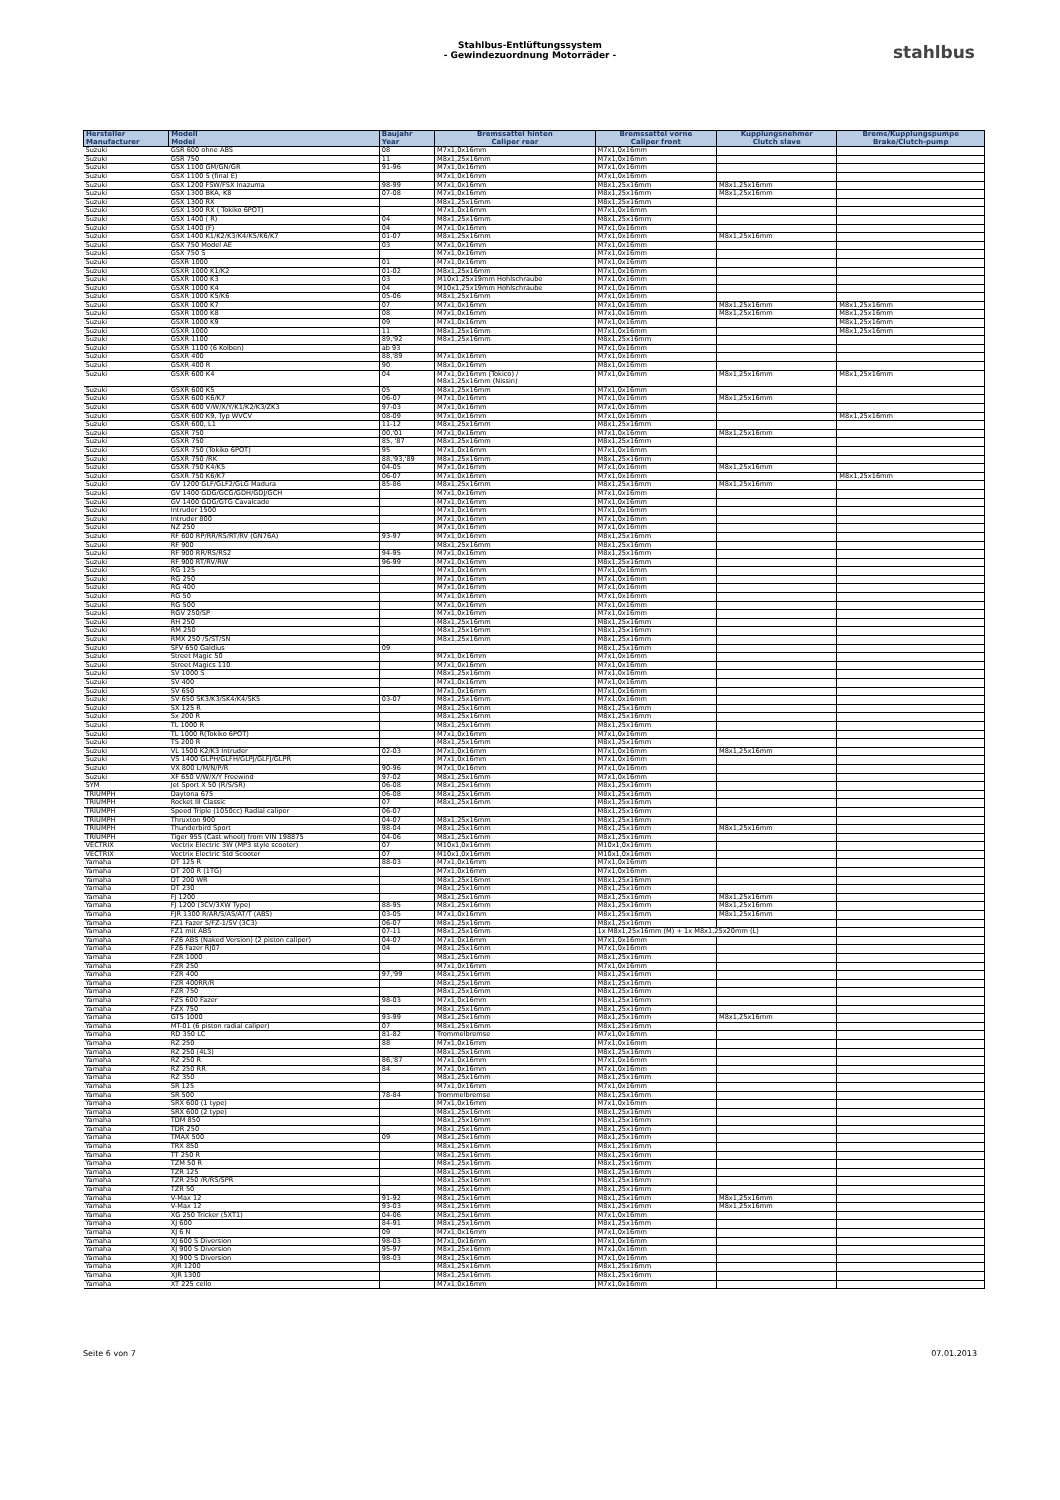Stahlbus-Entlüftungssystem
- Gewindezuordnung Motorräder -
stahlbus
| Hersteller Manufacturer | Modell Model | Baujahr Year | Bremssattel hinten Caliper rear | Bremssattel vorne Caliper front | Kupplungsnehmer Clutch slave | Brems/Kupplungspumpe Brake/Clutch-pump |
| --- | --- | --- | --- | --- | --- | --- |
| Suzuki | GSR 600 ohne ABS | 08 | M7x1,0x16mm | M7x1,0x16mm | | |
| Suzuki | GSR 750 | 11 | M8x1,25x16mm | M7x1,0x16mm | | |
| Suzuki | GSX 1100 GM/GN/GR | 91-96 | M7x1,0x16mm | M7x1,0x16mm | | |
| Suzuki | GSX 1100 S (final E) | | M7x1,0x16mm | M7x1,0x16mm | | |
| Suzuki | GSX 1200 FSW/FSX Inazuma | 98-99 | M7x1,0x16mm | M8x1,25x16mm | M8x1,25x16mm | |
| Suzuki | GSX 1300 BKA, K8 | 07-08 | M7x1,0x16mm | M8x1,25x16mm | M8x1,25x16mm | |
| Suzuki | GSX 1300 RX | | M8x1,25x16mm | M8x1,25x16mm | | |
| Suzuki | GSX 1300 RX ( Tokiko 6POT) | | M7x1,0x16mm | M7x1,0x16mm | | |
| Suzuki | GSX 1400 ( R) | 04 | M8x1,25x16mm | M8x1,25x16mm | | |
| Suzuki | GSX 1400 (F) | 04 | M7x1,0x16mm | M7x1,0x16mm | | |
| Suzuki | GSX 1400 K1/K2/K3/K4/K5/K6/K7 | 01-07 | M8x1,25x16mm | M7x1,0x16mm | M8x1,25x16mm | |
| Suzuki | GSX 750 Model AE | 03 | M7x1,0x16mm | M7x1,0x16mm | | |
| Suzuki | GSX 750 S | | M7x1,0x16mm | M7x1,0x16mm | | |
| Suzuki | GSXR 1000 | 01 | M7x1,0x16mm | M7x1,0x16mm | | |
| Suzuki | GSXR 1000 K1/K2 | 01-02 | M8x1,25x16mm | M7x1,0x16mm | | |
| Suzuki | GSXR 1000 K3 | 03 | M10x1,25x19mm Hohlschraube | M7x1,0x16mm | | |
| Suzuki | GSXR 1000 K4 | 04 | M10x1,25x19mm Hohlschraube | M7x1,0x16mm | | |
| Suzuki | GSXR 1000 K5/K6 | 05-06 | M8x1,25x16mm | M7x1,0x16mm | | |
| Suzuki | GSXR 1000 K7 | 07 | M7x1,0x16mm | M7x1,0x16mm | M8x1,25x16mm | M8x1,25x16mm |
| Suzuki | GSXR 1000 K8 | 08 | M7x1,0x16mm | M7x1,0x16mm | M8x1,25x16mm | M8x1,25x16mm |
| Suzuki | GSXR 1000 K9 | 09 | M7x1,0x16mm | M7x1,0x16mm | | M8x1,25x16mm |
| Suzuki | GSXR 1000 | 11 | M8x1,25x16mm | M7x1,0x16mm | | M8x1,25x16mm |
| Suzuki | GSXR 1100 | 89,'92 | M8x1,25x16mm | M8x1,25x16mm | | |
| Suzuki | GSXR 1100 (6 Kolben) | ab 93 | | M7x1,0x16mm | | |
| Suzuki | GSXR 400 | 88,'89 | M7x1,0x16mm | M7x1,0x16mm | | |
| Suzuki | GSXR 400 R | 90 | M8x1,0x16mm | M8x1,0x16mm | | |
| Suzuki | GSXR 600 K4 | 04 | M7x1,0x16mm (Tokico) / M8x1,25x16mm (Nissin) | M7x1,0x16mm | M8x1,25x16mm | M8x1,25x16mm |
| Suzuki | GSXR 600 K5 | 05 | M8x1,25x16mm | M7x1,0x16mm | | |
| Suzuki | GSXR 600 K6/K7 | 06-07 | M7x1,0x16mm | M7x1,0x16mm | M8x1,25x16mm | |
| Suzuki | GSXR 600 V/W/X/Y/K1/K2/K3/ZK3 | 97-03 | M7x1,0x16mm | M7x1,0x16mm | | |
| Suzuki | GSXR 600 K9, Typ WVCV | 08-09 | M7x1,0x16mm | M7x1,0x16mm | | M8x1,25x16mm |
| Suzuki | GSXR 600, L1 | 11-12 | M8x1,25x16mm | M8x1,25x16mm | | |
| Suzuki | GSXR 750 | 00,'01 | M7x1,0x16mm | M7x1,0x16mm | M8x1,25x16mm | |
| Suzuki | GSXR 750 | 85, '87 | M8x1,25x16mm | M8x1,25x16mm | | |
| Suzuki | GSXR 750 (Tokiko 6POT) | 95 | M7x1,0x16mm | M7x1,0x16mm | | |
| Suzuki | GSXR 750 /RK | 88,'93,'89 | M8x1,25x16mm | M8x1,25x16mm | | |
| Suzuki | GSXR 750 K4/K5 | 04-05 | M7x1,0x16mm | M7x1,0x16mm | M8x1,25x16mm | |
| Suzuki | GSXR 750 K6/K7 | 06-07 | M7x1,0x16mm | M7x1,0x16mm | | M8x1,25x16mm |
| Suzuki | GV 1200 GLF/GLF2/GLG Madura | 85-86 | M8x1,25x16mm | M8x1,25x16mm | M8x1,25x16mm | |
| Suzuki | GV 1400 GDG/GCG/GDH/GDJ/GCH | | M7x1,0x16mm | M7x1,0x16mm | | |
| Suzuki | GV 1400 GDG/GTG Cavalcade | | M7x1,0x16mm | M7x1,0x16mm | | |
| Suzuki | Intruder 1500 | | M7x1,0x16mm | M7x1,0x16mm | | |
| Suzuki | Intruder 800 | | M7x1,0x16mm | M7x1,0x16mm | | |
| Suzuki | NZ 250 | | M7x1,0x16mm | M7x1,0x16mm | | |
| Suzuki | RF 600 RP/RR/RS/RT/RV (GN76A) | 93-97 | M7x1,0x16mm | M8x1,25x16mm | | |
| Suzuki | RF 900 | | M8x1,25x16mm | M8x1,25x16mm | | |
| Suzuki | RF 900 RR/RS/RS2 | 94-95 | M7x1,0x16mm | M8x1,25x16mm | | |
| Suzuki | RF 900 RT/RV/RW | 96-99 | M7x1,0x16mm | M8x1,25x16mm | | |
| Suzuki | RG 125 | | M7x1,0x16mm | M7x1,0x16mm | | |
| Suzuki | RG 250 | | M7x1,0x16mm | M7x1,0x16mm | | |
| Suzuki | RG 400 | | M7x1,0x16mm | M7x1,0x16mm | | |
| Suzuki | RG 50 | | M7x1,0x16mm | M7x1,0x16mm | | |
| Suzuki | RG 500 | | M7x1,0x16mm | M7x1,0x16mm | | |
| Suzuki | RGV 250/SP | | M7x1,0x16mm | M7x1,0x16mm | | |
| Suzuki | RH 250 | | M8x1,25x16mm | M8x1,25x16mm | | |
| Suzuki | RM 250 | | M8x1,25x16mm | M8x1,25x16mm | | |
| Suzuki | RMX 250 /S/ST/SN | | M8x1,25x16mm | M8x1,25x16mm | | |
| Suzuki | SFV 650 Galdius | 09 | | M8x1,25x16mm | | |
| Suzuki | Street Magic 50 | | M7x1,0x16mm | M7x1,0x16mm | | |
| Suzuki | Street Magics 110 | | M7x1,0x16mm | M7x1,0x16mm | | |
| Suzuki | SV 1000 S | | M8x1,25x16mm | M7x1,0x16mm | | |
| Suzuki | SV 400 | | M7x1,0x16mm | M7x1,0x16mm | | |
| Suzuki | SV 650 | | M7x1,0x16mm | M7x1,0x16mm | | |
| Suzuki | SV 650 SK3/K3/SK4/K4/SK5 | 03-07 | M8x1,25x16mm | M7x1,0x16mm | | |
| Suzuki | SX 125 R | | M8x1,25x16mm | M8x1,25x16mm | | |
| Suzuki | Sx 200 R | | M8x1,25x16mm | M8x1,25x16mm | | |
| Suzuki | TL 1000 R | | M8x1,25x16mm | M8x1,25x16mm | | |
| Suzuki | TL 1000 R(Tokiko 6POT) | | M7x1,0x16mm | M7x1,0x16mm | | |
| Suzuki | TS 200 R | | M8x1,25x16mm | M8x1,25x16mm | | |
| Suzuki | VL 1500 K2/K3 Intruder | 02-03 | M7x1,0x16mm | M7x1,0x16mm | M8x1,25x16mm | |
| Suzuki | VS 1400 GLPH/GLFH/GLPJ/GLFJ/GLPR | | M7x1,0x16mm | M7x1,0x16mm | | |
| Suzuki | VX 800 L/M/N/P/R | 90-96 | M7x1,0x16mm | M7x1,0x16mm | | |
| Suzuki | XF 650 V/W/X/Y Freewind | 97-02 | M8x1,25x16mm | M7x1,0x16mm | | |
| SYM | Jet Sport X 50 (R/S/SR) | 06-08 | M8x1,25x16mm | M8x1,25x16mm | | |
| TRIUMPH | Daytona 675 | 06-08 | M8x1,25x16mm | M8x1,25x16mm | | |
| TRIUMPH | Rocket III Classic | 07 | M8x1,25x16mm | M8x1,25x16mm | | |
| TRIUMPH | Speed Triple (1050cc) Radial caliper | 06-07 | | M8x1,25x16mm | | |
| TRIUMPH | Thruxton 900 | 04-07 | M8x1,25x16mm | M8x1,25x16mm | | |
| TRIUMPH | Thunderbird Sport | 98-04 | M8x1,25x16mm | M8x1,25x16mm | M8x1,25x16mm | |
| TRIUMPH | Tiger 955 (Cast wheel) from VIN 198875 | 04-06 | M8x1,25x16mm | M8x1,25x16mm | | |
| VECTRIX | Vectrix Electric 3W (MP3 style scooter) | 07 | M10x1,0x16mm | M10x1,0x16mm | | |
| VECTRIX | Vectrix Electric Std Scooter | 07 | M10x1,0x16mm | M10x1,0x16mm | | |
| Yamaha | DT 125 R | 88-03 | M7x1,0x16mm | M7x1,0x16mm | | |
| Yamaha | DT 200 R (1TG) | | M7x1,0x16mm | M7x1,0x16mm | | |
| Yamaha | DT 200 WR | | M8x1,25x16mm | M8x1,25x16mm | | |
| Yamaha | DT 230 | | M8x1,25x16mm | M8x1,25x16mm | | |
| Yamaha | FJ 1200 | | M8x1,25x16mm | M8x1,25x16mm | M8x1,25x16mm | |
| Yamaha | FJ 1200 (3CV/3XW Type) | 88-95 | M8x1,25x16mm | M8x1,25x16mm | M8x1,25x16mm | |
| Yamaha | FJR 1300 R/AR/S/AS/AT/T (ABS) | 03-05 | M7x1,0x16mm | M8x1,25x16mm | M8x1,25x16mm | |
| Yamaha | FZ1 Fazer S/FZ-1/SV (3C3) | 06-07 | M8x1,25x16mm | M8x1,25x16mm | | |
| Yamaha | FZ1 mit ABS | 07-11 | M8x1,25x16mm | 1x M8x1,25x16mm (M) + 1x M8x1,25x20mm (L) | | |
| Yamaha | FZ6 ABS (Naked Version) (2 piston caliper) | 04-07 | M7x1,0x16mm | M7x1,0x16mm | | |
| Yamaha | FZ6 Fazer RJ07 | 04 | M8x1,25x16mm | M7x1,0x16mm | | |
| Yamaha | FZR 1000 | | M8x1,25x16mm | M8x1,25x16mm | | |
| Yamaha | FZR 250 | | M7x1,0x16mm | M7x1,0x16mm | | |
| Yamaha | FZR 400 | 97,'99 | M8x1,25x16mm | M8x1,25x16mm | | |
| Yamaha | FZR 400RR/R | | M8x1,25x16mm | M8x1,25x16mm | | |
| Yamaha | FZR 750 | | M8x1,25x16mm | M8x1,25x16mm | | |
| Yamaha | FZS 600 Fazer | 98-03 | M7x1,0x16mm | M8x1,25x16mm | | |
| Yamaha | FZX 750 | | M8x1,25x16mm | M8x1,25x16mm | | |
| Yamaha | GTS 1000 | 93-99 | M8x1,25x16mm | M8x1,25x16mm | M8x1,25x16mm | |
| Yamaha | MT-01 (6 piston radial caliper) | 07 | M8x1,25x16mm | M8x1,25x16mm | | |
| Yamaha | RD 350 LC | 81-82 | Trommelbremse | M7x1,0x16mm | | |
| Yamaha | RZ 250 | 88 | M7x1,0x16mm | M7x1,0x16mm | | |
| Yamaha | RZ 250 (4L3) | | M8x1,25x16mm | M8x1,25x16mm | | |
| Yamaha | RZ 250 R | 86,'87 | M7x1,0x16mm | M7x1,0x16mm | | |
| Yamaha | RZ 250 RR | 84 | M7x1,0x16mm | M7x1,0x16mm | | |
| Yamaha | RZ 350 | | M8x1,25x16mm | M8x1,25x16mm | | |
| Yamaha | SR 125 | | M7x1,0x16mm | M7x1,0x16mm | | |
| Yamaha | SR 500 | 78-84 | Trommelbremse | M8x1,25x16mm | | |
| Yamaha | SRX 600 (1 type) | | M7x1,0x16mm | M7x1,0x16mm | | |
| Yamaha | SRX 600 (2 type) | | M8x1,25x16mm | M8x1,25x16mm | | |
| Yamaha | TDM 850 | | M8x1,25x16mm | M8x1,25x16mm | | |
| Yamaha | TDR 250 | | M8x1,25x16mm | M8x1,25x16mm | | |
| Yamaha | TMAX 500 | 09 | M8x1,25x16mm | M8x1,25x16mm | | |
| Yamaha | TRX 850 | | M8x1,25x16mm | M8x1,25x16mm | | |
| Yamaha | TT 250 R | | M8x1,25x16mm | M8x1,25x16mm | | |
| Yamaha | TZM 50 R | | M8x1,25x16mm | M8x1,25x16mm | | |
| Yamaha | TZR 125 | | M8x1,25x16mm | M8x1,25x16mm | | |
| Yamaha | TZR 250 /R/RS/SPR | | M8x1,25x16mm | M8x1,25x16mm | | |
| Yamaha | TZR 50 | | M8x1,25x16mm | M8x1,25x16mm | | |
| Yamaha | V-Max 12 | 91-92 | M8x1,25x16mm | M8x1,25x16mm | M8x1,25x16mm | |
| Yamaha | V-Max 12 | 93-03 | M8x1,25x16mm | M8x1,25x16mm | M8x1,25x16mm | |
| Yamaha | XG 250 Tricker (5XT1) | 04-06 | M8x1,25x16mm | M7x1,0x16mm | | |
| Yamaha | XJ 600 | 84-91 | M8x1,25x16mm | M8x1,25x16mm | | |
| Yamaha | XJ 6 N | 09 | M7x1,0x16mm | M7x1,0x16mm | | |
| Yamaha | XJ 600 S Diversion | 98-03 | M7x1,0x16mm | M7x1,0x16mm | | |
| Yamaha | XJ 900 S Diversion | 95-97 | M8x1,25x16mm | M7x1,0x16mm | | |
| Yamaha | XJ 900 S Diversion | 98-03 | M8x1,25x16mm | M7x1,0x16mm | | |
| Yamaha | XJR 1200 | | M8x1,25x16mm | M8x1,25x16mm | | |
| Yamaha | XJR 1300 | | M8x1,25x16mm | M8x1,25x16mm | | |
| Yamaha | XT 225 cello | | M7x1,0x16mm | M7x1,0x16mm | | |
Seite 6 von 7 07.01.2013